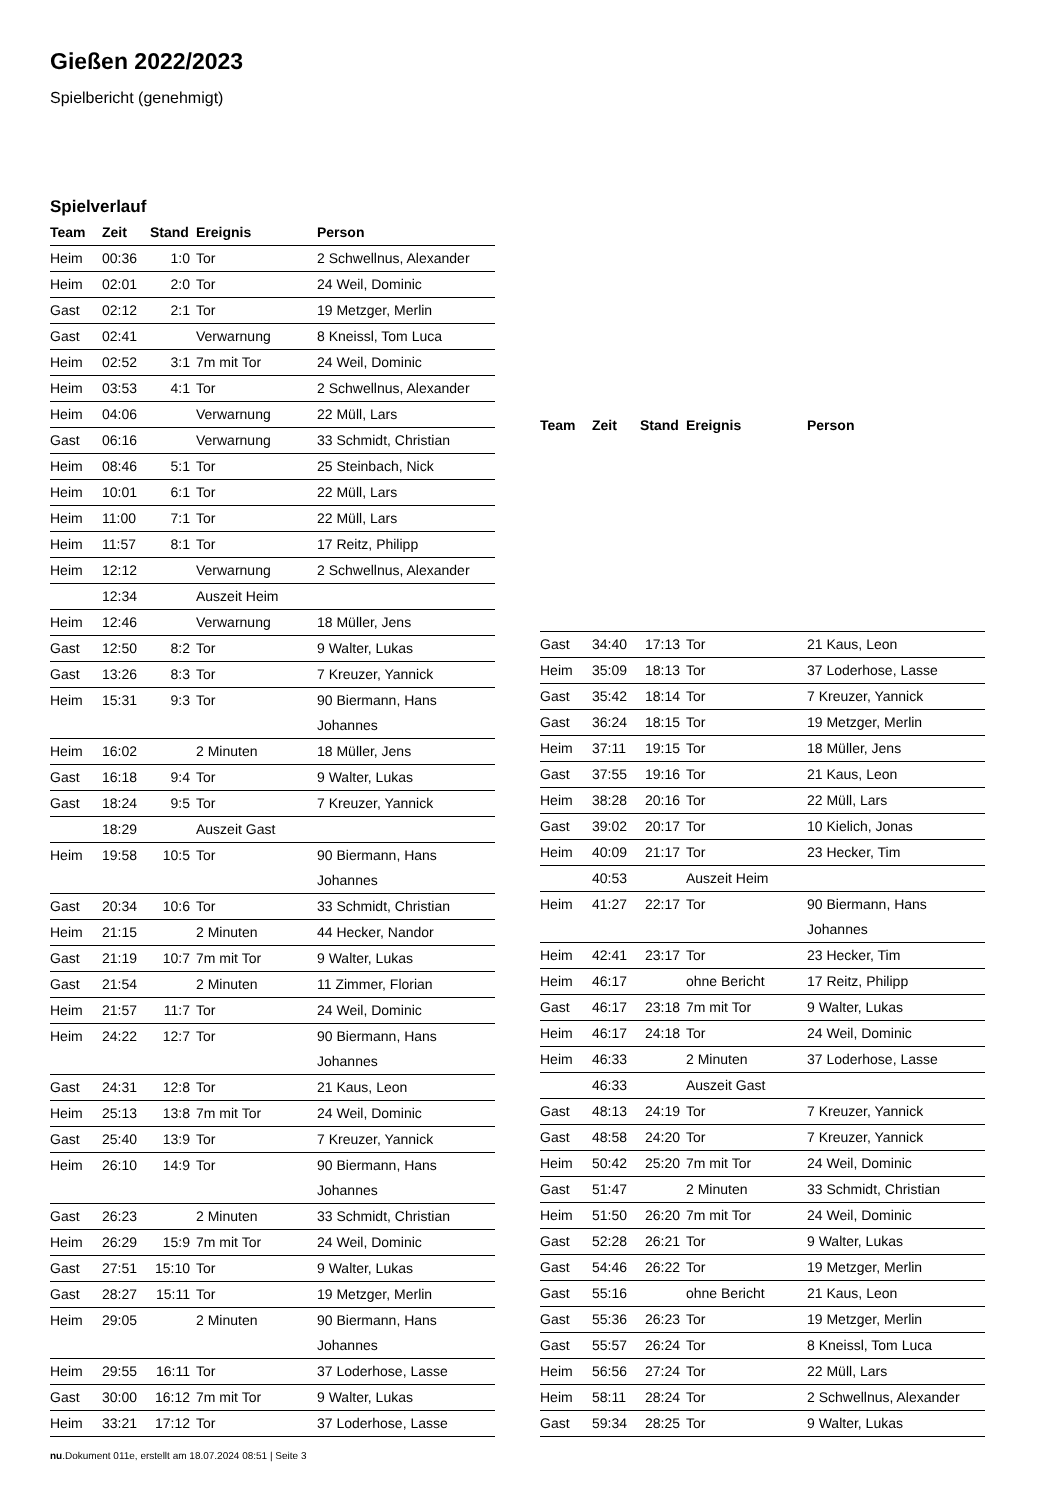Gießen 2022/2023
Spielbericht (genehmigt)
Spielverlauf
| Team | Zeit | Stand | Ereignis | Person |
| --- | --- | --- | --- | --- |
| Heim | 00:36 | 1:0 | Tor | 2 Schwellnus, Alexander |
| Heim | 02:01 | 2:0 | Tor | 24 Weil, Dominic |
| Gast | 02:12 | 2:1 | Tor | 19 Metzger, Merlin |
| Gast | 02:41 | | Verwarnung | 8 Kneissl, Tom Luca |
| Heim | 02:52 | 3:1 | 7m mit Tor | 24 Weil, Dominic |
| Heim | 03:53 | 4:1 | Tor | 2 Schwellnus, Alexander |
| Heim | 04:06 | | Verwarnung | 22 Müll, Lars |
| Gast | 06:16 | | Verwarnung | 33 Schmidt, Christian |
| Heim | 08:46 | 5:1 | Tor | 25 Steinbach, Nick |
| Heim | 10:01 | 6:1 | Tor | 22 Müll, Lars |
| Heim | 11:00 | 7:1 | Tor | 22 Müll, Lars |
| Heim | 11:57 | 8:1 | Tor | 17 Reitz, Philipp |
| Heim | 12:12 | | Verwarnung | 2 Schwellnus, Alexander |
| | 12:34 | | Auszeit Heim | |
| Heim | 12:46 | | Verwarnung | 18 Müller, Jens |
| Gast | 12:50 | 8:2 | Tor | 9 Walter, Lukas |
| Gast | 13:26 | 8:3 | Tor | 7 Kreuzer, Yannick |
| Heim | 15:31 | 9:3 | Tor | 90 Biermann, Hans Johannes |
| Heim | 16:02 | | 2 Minuten | 18 Müller, Jens |
| Gast | 16:18 | 9:4 | Tor | 9 Walter, Lukas |
| Gast | 18:24 | 9:5 | Tor | 7 Kreuzer, Yannick |
| | 18:29 | | Auszeit Gast | |
| Heim | 19:58 | 10:5 | Tor | 90 Biermann, Hans Johannes |
| Gast | 20:34 | 10:6 | Tor | 33 Schmidt, Christian |
| Heim | 21:15 | | 2 Minuten | 44 Hecker, Nandor |
| Gast | 21:19 | 10:7 | 7m mit Tor | 9 Walter, Lukas |
| Gast | 21:54 | | 2 Minuten | 11 Zimmer, Florian |
| Heim | 21:57 | 11:7 | Tor | 24 Weil, Dominic |
| Heim | 24:22 | 12:7 | Tor | 90 Biermann, Hans Johannes |
| Gast | 24:31 | 12:8 | Tor | 21 Kaus, Leon |
| Heim | 25:13 | 13:8 | 7m mit Tor | 24 Weil, Dominic |
| Gast | 25:40 | 13:9 | Tor | 7 Kreuzer, Yannick |
| Heim | 26:10 | 14:9 | Tor | 90 Biermann, Hans Johannes |
| Gast | 26:23 | | 2 Minuten | 33 Schmidt, Christian |
| Heim | 26:29 | 15:9 | 7m mit Tor | 24 Weil, Dominic |
| Gast | 27:51 | 15:10 | Tor | 9 Walter, Lukas |
| Gast | 28:27 | 15:11 | Tor | 19 Metzger, Merlin |
| Heim | 29:05 | | 2 Minuten | 90 Biermann, Hans Johannes |
| Heim | 29:55 | 16:11 | Tor | 37 Loderhose, Lasse |
| Gast | 30:00 | 16:12 | 7m mit Tor | 9 Walter, Lukas |
| Heim | 33:21 | 17:12 | Tor | 37 Loderhose, Lasse |
| Team | Zeit | Stand | Ereignis | Person |
| --- | --- | --- | --- | --- |
| Gast | 34:40 | 17:13 | Tor | 21 Kaus, Leon |
| Heim | 35:09 | 18:13 | Tor | 37 Loderhose, Lasse |
| Gast | 35:42 | 18:14 | Tor | 7 Kreuzer, Yannick |
| Gast | 36:24 | 18:15 | Tor | 19 Metzger, Merlin |
| Heim | 37:11 | 19:15 | Tor | 18 Müller, Jens |
| Gast | 37:55 | 19:16 | Tor | 21 Kaus, Leon |
| Heim | 38:28 | 20:16 | Tor | 22 Müll, Lars |
| Gast | 39:02 | 20:17 | Tor | 10 Kielich, Jonas |
| Heim | 40:09 | 21:17 | Tor | 23 Hecker, Tim |
| | 40:53 | | Auszeit Heim | |
| Heim | 41:27 | 22:17 | Tor | 90 Biermann, Hans Johannes |
| Heim | 42:41 | 23:17 | Tor | 23 Hecker, Tim |
| Heim | 46:17 | | ohne Bericht | 17 Reitz, Philipp |
| Gast | 46:17 | 23:18 | 7m mit Tor | 9 Walter, Lukas |
| Heim | 46:17 | 24:18 | Tor | 24 Weil, Dominic |
| Heim | 46:33 | | 2 Minuten | 37 Loderhose, Lasse |
| | 46:33 | | Auszeit Gast | |
| Gast | 48:13 | 24:19 | Tor | 7 Kreuzer, Yannick |
| Gast | 48:58 | 24:20 | Tor | 7 Kreuzer, Yannick |
| Heim | 50:42 | 25:20 | 7m mit Tor | 24 Weil, Dominic |
| Gast | 51:47 | | 2 Minuten | 33 Schmidt, Christian |
| Heim | 51:50 | 26:20 | 7m mit Tor | 24 Weil, Dominic |
| Gast | 52:28 | 26:21 | Tor | 9 Walter, Lukas |
| Gast | 54:46 | 26:22 | Tor | 19 Metzger, Merlin |
| Gast | 55:16 | | ohne Bericht | 21 Kaus, Leon |
| Gast | 55:36 | 26:23 | Tor | 19 Metzger, Merlin |
| Gast | 55:57 | 26:24 | Tor | 8 Kneissl, Tom Luca |
| Heim | 56:56 | 27:24 | Tor | 22 Müll, Lars |
| Heim | 58:11 | 28:24 | Tor | 2 Schwellnus, Alexander |
| Gast | 59:34 | 28:25 | Tor | 9 Walter, Lukas |
nu.Dokument 011e, erstellt am 18.07.2024 08:51 | Seite 3